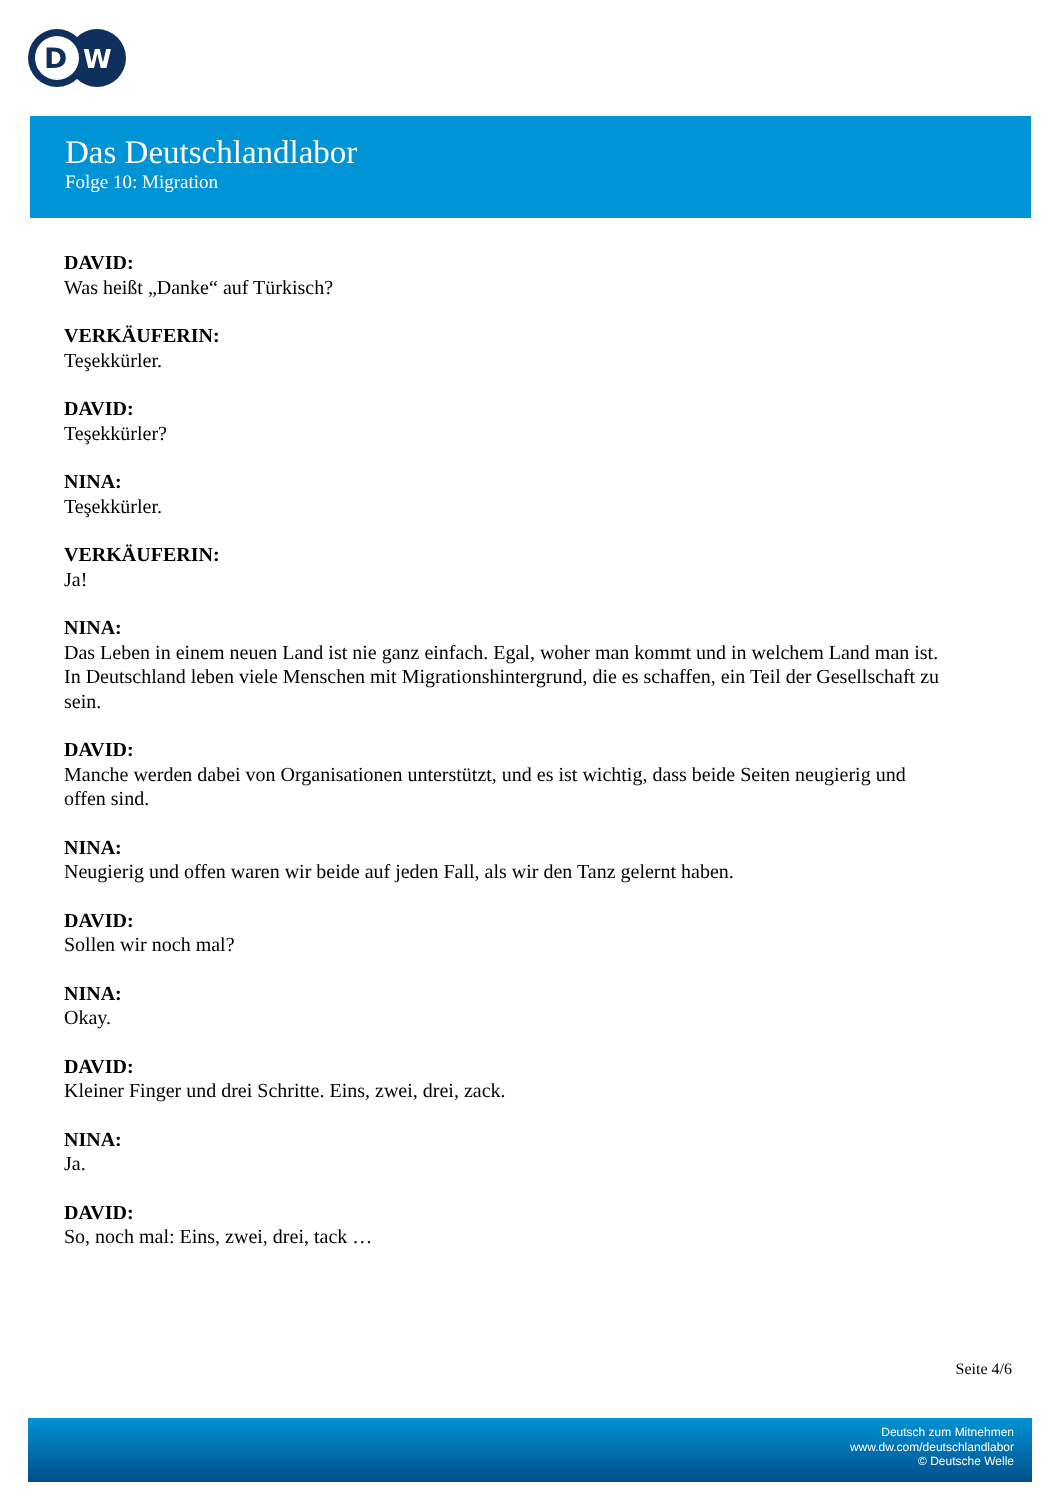D
W
Das Deutschlandlabor
Folge 10: Migration
DAVID:
Was heißt „Danke“ auf Türkisch?
VERKÄUFERIN:
Teşekkürler.
DAVID:
Teşekkürler?
NINA:
Teşekkürler.
VERKÄUFERIN:
Ja!
NINA:
Das Leben in einem neuen Land ist nie ganz einfach. Egal, woher man kommt und in welchem Land man ist. In Deutschland leben viele Menschen mit Migrationshintergrund, die es schaffen, ein Teil der Gesellschaft zu sein.
DAVID:
Manche werden dabei von Organisationen unterstützt, und es ist wichtig, dass beide Seiten neugierig und offen sind.
NINA:
Neugierig und offen waren wir beide auf jeden Fall, als wir den Tanz gelernt haben.
DAVID:
Sollen wir noch mal?
NINA:
Okay.
DAVID:
Kleiner Finger und drei Schritte. Eins, zwei, drei, zack.
NINA:
Ja.
DAVID:
So, noch mal: Eins, zwei, drei, tack …
Seite 4/6
Deutsch zum Mitnehmen
www.dw.com/deutschlandlabor
© Deutsche Welle